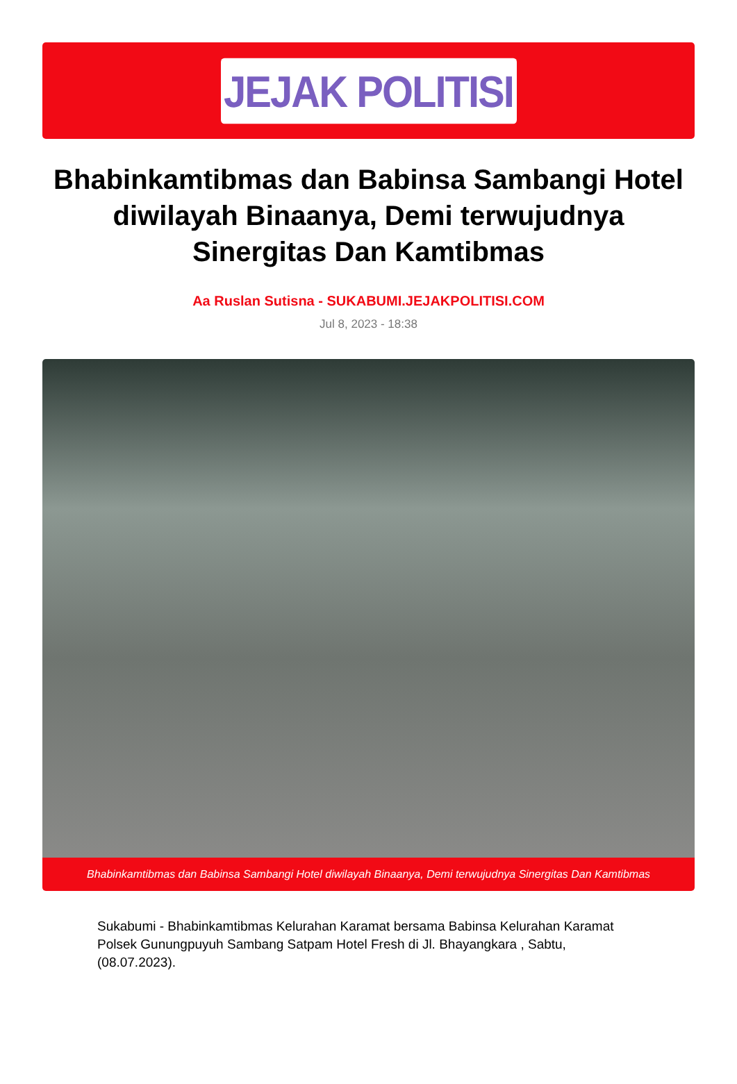JEJAK POLITISI
Bhabinkamtibmas dan Babinsa Sambangi Hotel diwilayah Binaanya, Demi terwujudnya Sinergitas Dan Kamtibmas
Aa Ruslan Sutisna - SUKABUMI.JEJAKPOLITISI.COM
Jul 8, 2023 - 18:38
Bhabinkamtibmas dan Babinsa Sambangi Hotel diwilayah Binaanya, Demi terwujudnya Sinergitas Dan Kamtibmas
Sukabumi - Bhabinkamtibmas Kelurahan Karamat bersama Babinsa Kelurahan Karamat Polsek Gunungpuyuh Sambang Satpam Hotel Fresh di Jl. Bhayangkara , Sabtu, (08.07.2023).